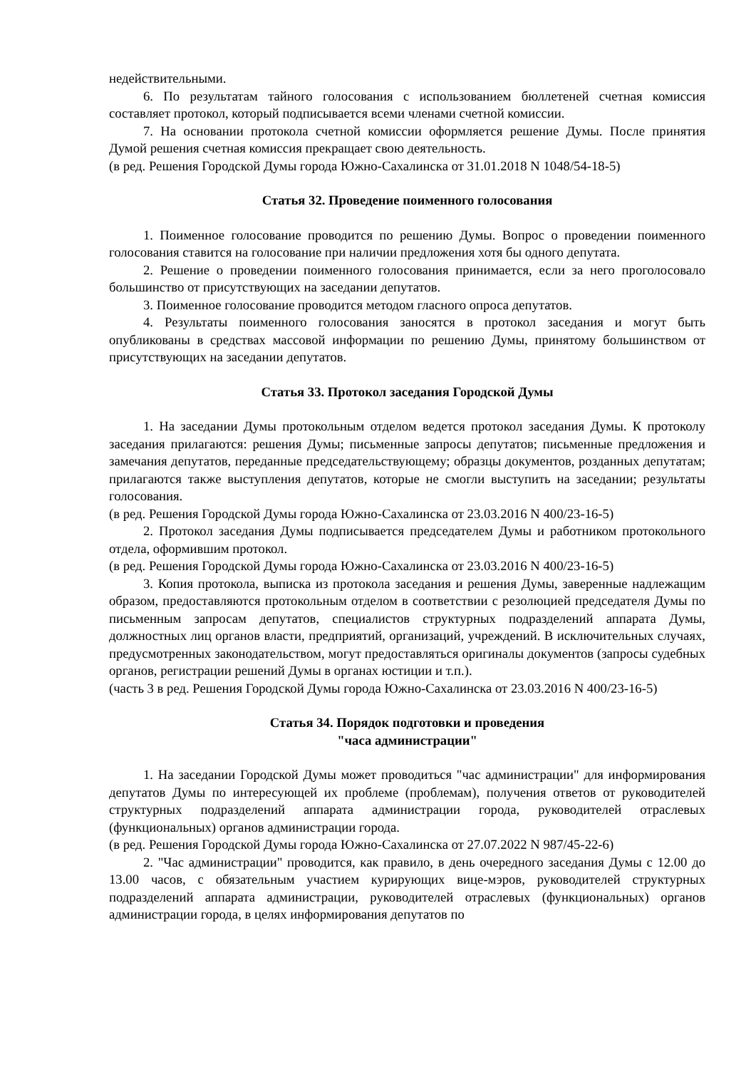недействительными.
6. По результатам тайного голосования с использованием бюллетеней счетная комиссия составляет протокол, который подписывается всеми членами счетной комиссии.
7. На основании протокола счетной комиссии оформляется решение Думы. После принятия Думой решения счетная комиссия прекращает свою деятельность.
(в ред. Решения Городской Думы города Южно-Сахалинска от 31.01.2018 N 1048/54-18-5)
Статья 32. Проведение поименного голосования
1. Поименное голосование проводится по решению Думы. Вопрос о проведении поименного голосования ставится на голосование при наличии предложения хотя бы одного депутата.
2. Решение о проведении поименного голосования принимается, если за него проголосовало большинство от присутствующих на заседании депутатов.
3. Поименное голосование проводится методом гласного опроса депутатов.
4. Результаты поименного голосования заносятся в протокол заседания и могут быть опубликованы в средствах массовой информации по решению Думы, принятому большинством от присутствующих на заседании депутатов.
Статья 33. Протокол заседания Городской Думы
1. На заседании Думы протокольным отделом ведется протокол заседания Думы. К протоколу заседания прилагаются: решения Думы; письменные запросы депутатов; письменные предложения и замечания депутатов, переданные председательствующему; образцы документов, розданных депутатам; прилагаются также выступления депутатов, которые не смогли выступить на заседании; результаты голосования.
(в ред. Решения Городской Думы города Южно-Сахалинска от 23.03.2016 N 400/23-16-5)
2. Протокол заседания Думы подписывается председателем Думы и работником протокольного отдела, оформившим протокол.
(в ред. Решения Городской Думы города Южно-Сахалинска от 23.03.2016 N 400/23-16-5)
3. Копия протокола, выписка из протокола заседания и решения Думы, заверенные надлежащим образом, предоставляются протокольным отделом в соответствии с резолюцией председателя Думы по письменным запросам депутатов, специалистов структурных подразделений аппарата Думы, должностных лиц органов власти, предприятий, организаций, учреждений. В исключительных случаях, предусмотренных законодательством, могут предоставляться оригиналы документов (запросы судебных органов, регистрации решений Думы в органах юстиции и т.п.).
(часть 3 в ред. Решения Городской Думы города Южно-Сахалинска от 23.03.2016 N 400/23-16-5)
Статья 34. Порядок подготовки и проведения
"часа администрации"
1. На заседании Городской Думы может проводиться "час администрации" для информирования депутатов Думы по интересующей их проблеме (проблемам), получения ответов от руководителей структурных подразделений аппарата администрации города, руководителей отраслевых (функциональных) органов администрации города.
(в ред. Решения Городской Думы города Южно-Сахалинска от 27.07.2022 N 987/45-22-6)
2. "Час администрации" проводится, как правило, в день очередного заседания Думы с 12.00 до 13.00 часов, с обязательным участием курирующих вице-мэров, руководителей структурных подразделений аппарата администрации, руководителей отраслевых (функциональных) органов администрации города, в целях информирования депутатов по